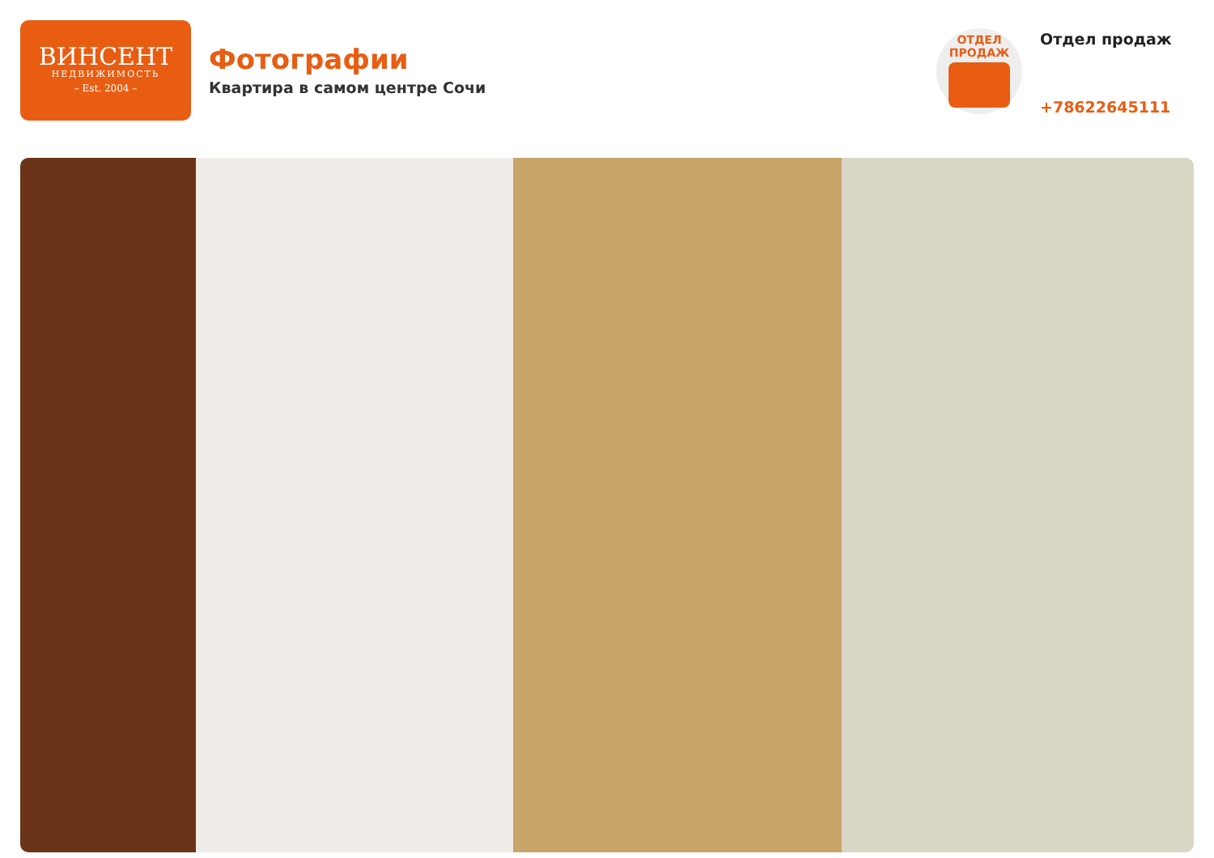ВИНСЕНТ
НЕДВИЖИМОСТЬ
– Est. 2004 –
Фотографии
Квартира в самом центре Сочи
ОТДЕЛ
ПРОДАЖ
Отдел продаж
+78622645111